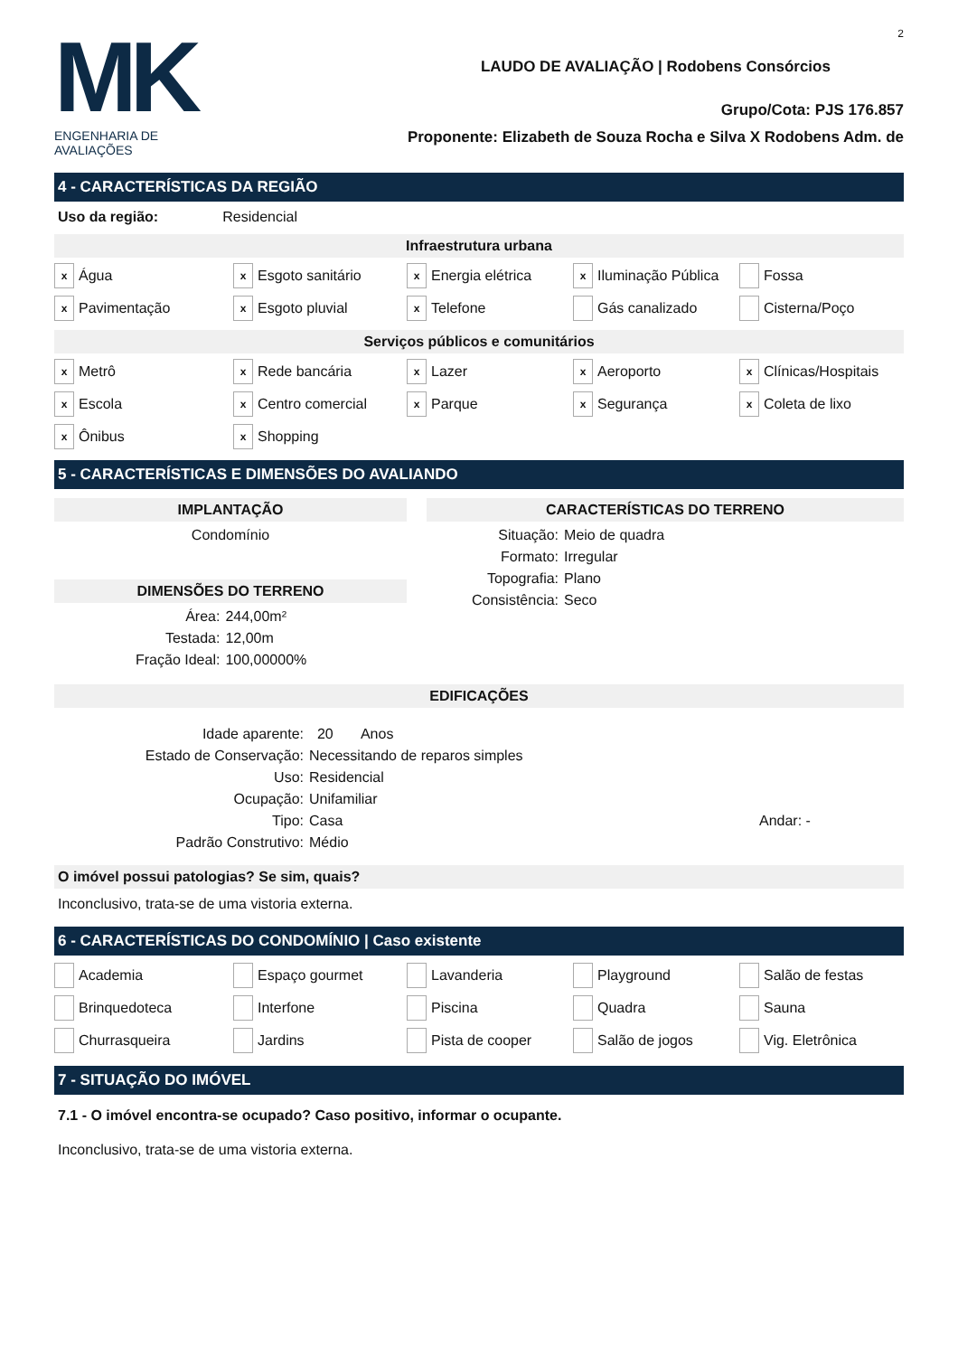MK
ENGENHARIA DE AVALIAÇÕES
2
LAUDO DE AVALIAÇÃO | Rodobens Consórcios
Grupo/Cota: PJS 176.857
Proponente: Elizabeth de Souza Rocha e Silva X Rodobens Adm. de
4 - CARACTERÍSTICAS DA REGIÃO
Uso da região: Residencial
Infraestrutura urbana
x Água
x Esgoto sanitário
x Energia elétrica
x Iluminação Pública
Fossa
x Pavimentação
x Esgoto pluvial
x Telefone
Gás canalizado
Cisterna/Poço
Serviços públicos e comunitários
x Metrô
x Rede bancária
x Lazer
x Aeroporto
x Clínicas/Hospitais
x Escola
x Centro comercial
x Parque
x Segurança
x Coleta de lixo
x Ônibus
x Shopping
5 - CARACTERÍSTICAS E DIMENSÕES DO AVALIANDO
IMPLANTAÇÃO
Condomínio
DIMENSÕES DO TERRENO
Área: 244,00m² Testada: 12,00m Fração Ideal: 100,00000%
CARACTERÍSTICAS DO TERRENO
Situação: Meio de quadra Formato: Irregular Topografia: Plano Consistência: Seco
EDIFICAÇÕES
Idade aparente: 20 Anos Estado de Conservação: Necessitando de reparos simples Uso: Residencial Ocupação: Unifamiliar Tipo: Casa Andar: - Padrão Construtivo: Médio
O imóvel possui patologias? Se sim, quais?
Inconclusivo, trata-se de uma vistoria externa.
6 - CARACTERÍSTICAS DO CONDOMÍNIO | Caso existente
Academia
Espaço gourmet
Lavanderia
Playground
Salão de festas
Brinquedoteca
Interfone
Piscina
Quadra
Sauna
Churrasqueira
Jardins
Pista de cooper
Salão de jogos
Vig. Eletrônica
7 - SITUAÇÃO DO IMÓVEL
7.1 - O imóvel encontra-se ocupado? Caso positivo, informar o ocupante.
Inconclusivo, trata-se de uma vistoria externa.